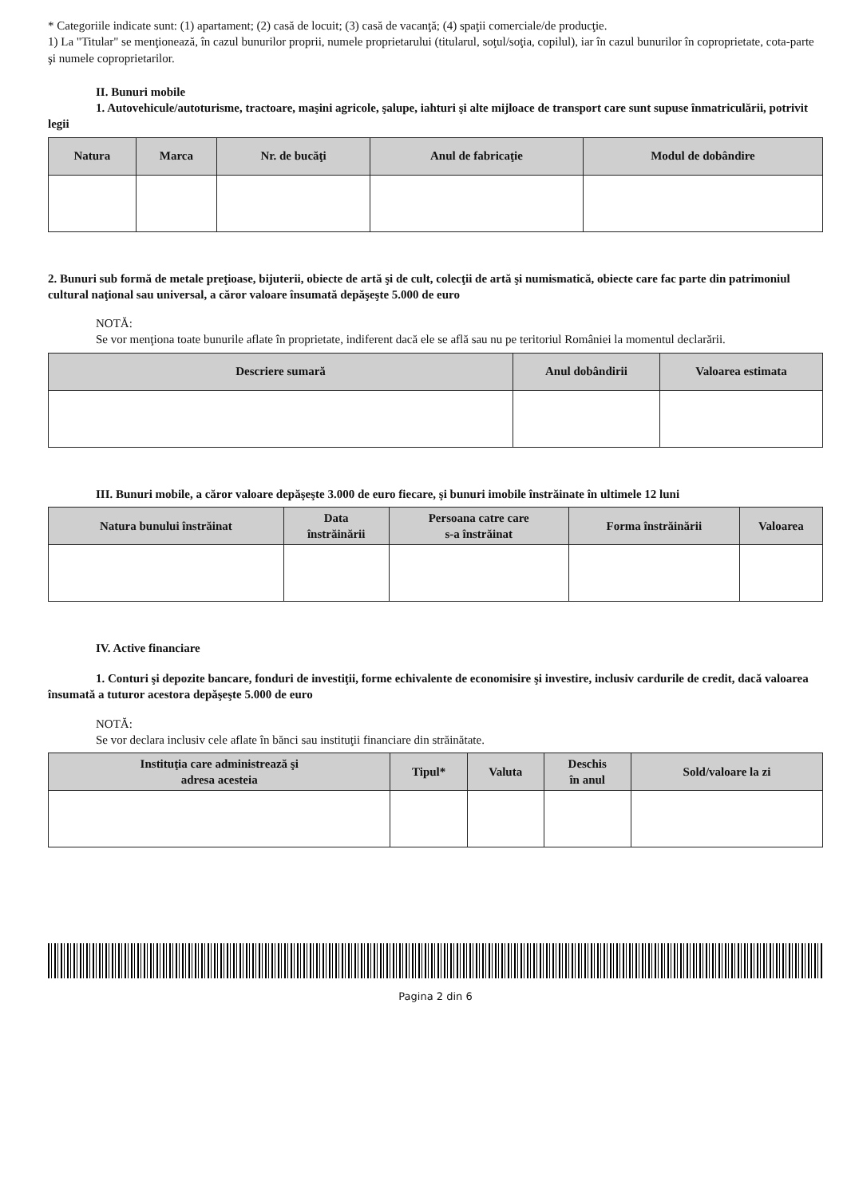* Categoriile indicate sunt: (1) apartament; (2) casă de locuit; (3) casă de vacanţă; (4) spaţii comerciale/de producţie.
1) La "Titular" se menţionează, în cazul bunurilor proprii, numele proprietarului (titularul, soţul/soţia, copilul), iar în cazul bunurilor în coproprietate, cota-parte şi numele coproprietarilor.
II. Bunuri mobile
1. Autovehicule/autoturisme, tractoare, maşini agricole, şalupe, iahturi şi alte mijloace de transport care sunt supuse înmatriculării, potrivit legii
| Natura | Marca | Nr. de bucăţi | Anul de fabricaţie | Modul de dobândire |
| --- | --- | --- | --- | --- |
2. Bunuri sub formă de metale preţioase, bijuterii, obiecte de artă şi de cult, colecţii de artă şi numismatică, obiecte care fac parte din patrimoniul cultural naţional sau universal, a căror valoare însumată depăşeşte 5.000 de euro
NOTĂ:
Se vor menţiona toate bunurile aflate în proprietate, indiferent dacă ele se află sau nu pe teritoriul României la momentul declarării.
| Descriere sumară | Anul dobândirii | Valoarea estimata |
| --- | --- | --- |
III. Bunuri mobile, a căror valoare depăşeşte 3.000 de euro fiecare, şi bunuri imobile înstrăinate în ultimele 12 luni
| Natura bunului înstrăinat | Data înstrăinării | Persoana catre care s-a înstrăinat | Forma înstrăinării | Valoarea |
| --- | --- | --- | --- | --- |
IV. Active financiare
1. Conturi şi depozite bancare, fonduri de investiţii, forme echivalente de economisire şi investire, inclusiv cardurile de credit, dacă valoarea însumată a tuturor acestora depăşeşte 5.000 de euro
NOTĂ:
Se vor declara inclusiv cele aflate în bănci sau instituţii financiare din străinătate.
| Instituţia care administrează şi adresa acesteia | Tipul* | Valuta | Deschis în anul | Sold/valoare la zi |
| --- | --- | --- | --- | --- |
Pagina 2 din 6